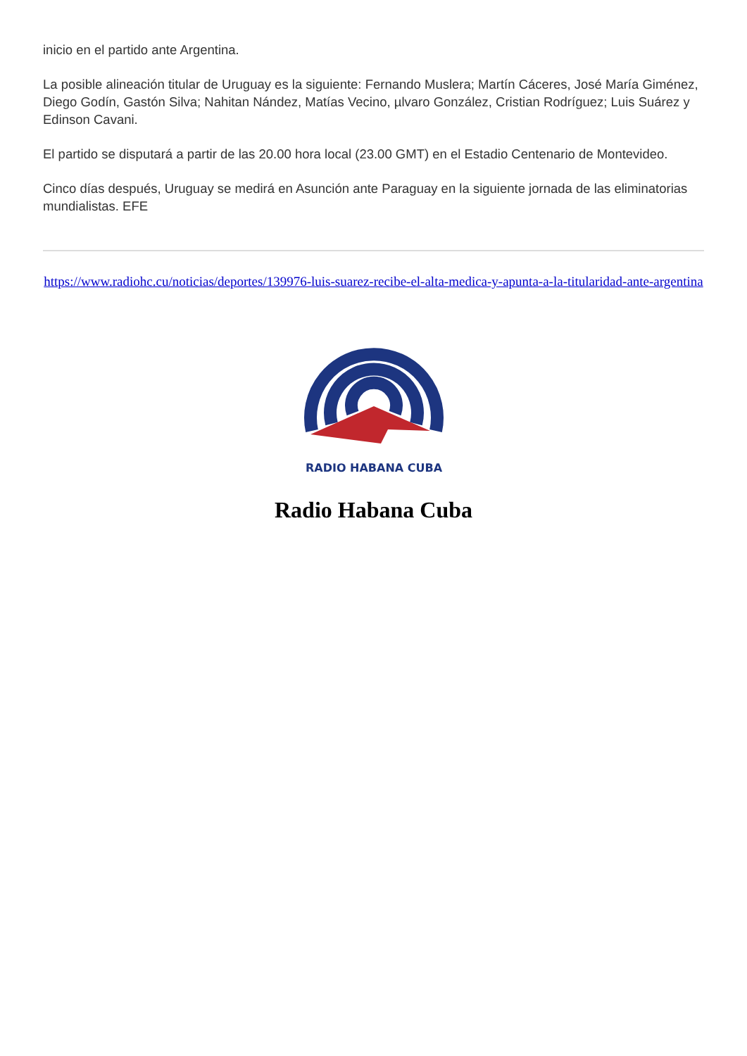inicio en el partido ante Argentina.
La posible alineación titular de Uruguay es la siguiente: Fernando Muslera; Martín Cáceres, José María Giménez, Diego Godín, Gastón Silva; Nahitan Nández, Matías Vecino, µlvaro González, Cristian Rodríguez; Luis Suárez y Edinson Cavani.
El partido se disputará a partir de las 20.00 hora local (23.00 GMT) en el Estadio Centenario de Montevideo.
Cinco días después, Uruguay se medirá en Asunción ante Paraguay en la siguiente jornada de las eliminatorias mundialistas. EFE
https://www.radiohc.cu/noticias/deportes/139976-luis-suarez-recibe-el-alta-medica-y-apunta-a-la-titularidad-ante-argentina
RADIO HABANA CUBA
Radio Habana Cuba